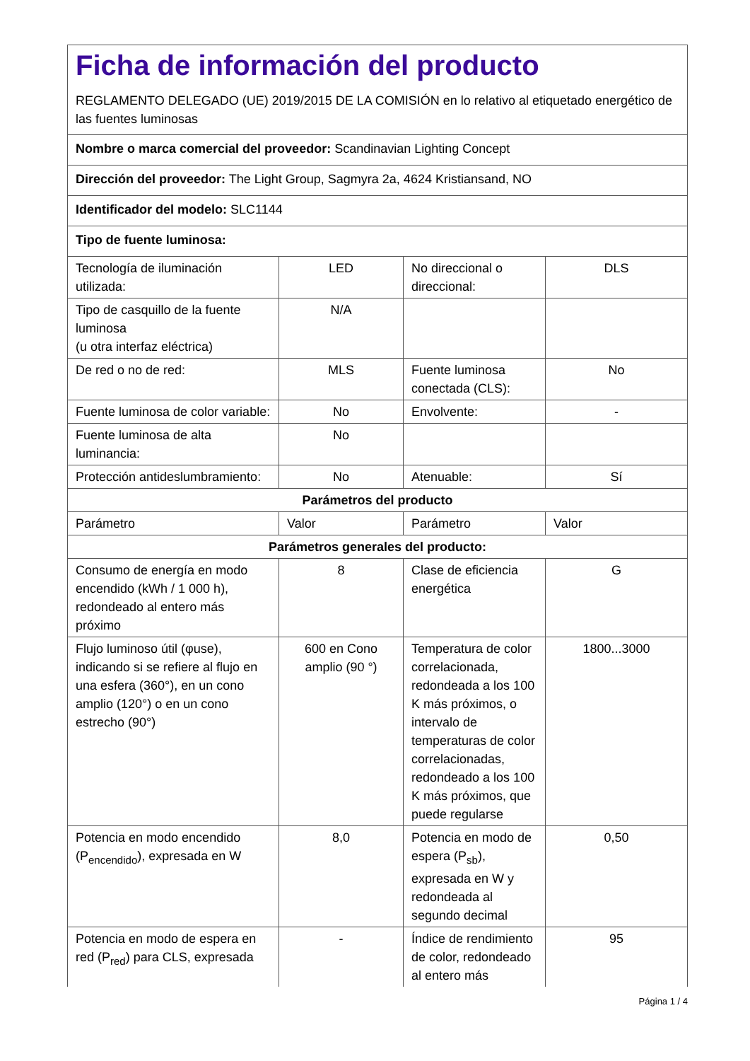| Ficha de información del producto REGLAMENTO DELEGADO (UE) 2019/2015 DE LA COMISIÓN en lo relativo al etiquetado energético de las fuentes luminosas | | | |
| Nombre o marca comercial del proveedor: Scandinavian Lighting Concept | | | |
| Dirección del proveedor: The Light Group, Sagmyra 2a, 4624 Kristiansand, NO | | | |
| Identificador del modelo: SLC1144 | | | |
| Tipo de fuente luminosa: | | | |
| Tecnología de iluminación utilizada: | LED | No direccional o direccional: | DLS |
| Tipo de casquillo de la fuente luminosa (u otra interfaz eléctrica) | N/A | | |
| De red o no de red: | MLS | Fuente luminosa conectada (CLS): | No |
| Fuente luminosa de color variable: | No | Envolvente: | - |
| Fuente luminosa de alta luminancia: | No | | |
| Protección antideslumbramiento: | No | Atenuable: | Sí |
| Parámetros del producto | | | |
| Parámetro | Valor | Parámetro | Valor |
| Parámetros generales del producto: | | | |
| Consumo de energía en modo encendido (kWh / 1 000 h), redondeado al entero más próximo | 8 | Clase de eficiencia energética | G |
| Flujo luminoso útil (φuse), indicando si se refiere al flujo en una esfera (360°), en un cono amplio (120°) o en un cono estrecho (90°) | 600 en Cono amplio (90 °) | Temperatura de color correlacionada, redondeada a los 100 K más próximos, o intervalo de temperaturas de color correlacionadas, redondeado a los 100 K más próximos, que puede regularse | 1800...3000 |
| Potencia en modo encendido (P<sub>encendido</sub>), expresada en W | 8,0 | Potencia en modo de espera (P<sub>sb</sub>), expresada en W y redondeada al segundo decimal | 0,50 |
| Potencia en modo de espera en red (P<sub>red</sub>) para CLS, expresada | - | Índice de rendimiento de color, redondeado al entero más | 95 |
Página 1 / 4